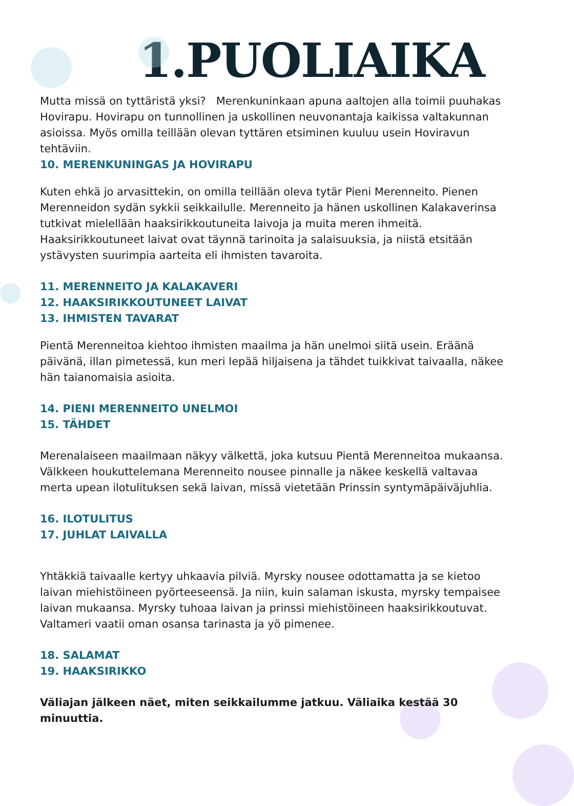1.PUOLIAIKA
Mutta missä on tyttäristä yksi? Merenkuninkaan apuna aaltojen alla toimii puuhakas Hovirapu. Hovirapu on tunnollinen ja uskollinen neuvonantaja kaikissa valtakunnan asioissa. Myös omilla teillään olevan tyttären etsiminen kuuluu usein Hoviravun tehtäviin.
10. MERENKUNINGAS JA HOVIRAPU
Kuten ehkä jo arvasittekin, on omilla teillään oleva tytär Pieni Merenneito. Pienen Merenneidon sydän sykkii seikkailulle. Merenneito ja hänen uskollinen Kalakaverinsa tutkivat mielellään haaksirikkoutuneita laivoja ja muita meren ihmeitä. Haaksirikkoutuneet laivat ovat täynnä tarinoita ja salaisuuksia, ja niistä etsitään ystävysten suurimpia aarteita eli ihmisten tavaroita.
11. MERENNEITO JA KALAKAVERI
12. HAAKSIRIKKOUTUNEET LAIVAT
13. IHMISTEN TAVARAT
Pientä Merenneitoa kiehtoo ihmisten maailma ja hän unelmoi siitä usein. Eräänä päivänä, illan pimetessä, kun meri lepää hiljaisena ja tähdet tuikkivat taivaalla, näkee hän taianomaisia asioita.
14. PIENI MERENNEITO UNELMOI
15. TÄHDET
Merenalaiseen maailmaan näkyy välkettä, joka kutsuu Pientä Merenneitoa mukaansa. Välkkeen houkuttelemana Merenneito nousee pinnalle ja näkee keskellä valtavaa merta upean ilotulituksen sekä laivan, missä vietetään Prinssin syntymäpäiväjuhlia.
16. ILOTULITUS
17. JUHLAT LAIVALLA
Yhtäkkiä taivaalle kertyy uhkaavia pilviä. Myrsky nousee odottamatta ja se kietoo laivan miehistöineen pyörteeseensä. Ja niin, kuin salaman iskusta, myrsky tempaisee laivan mukaansa. Myrsky tuhoaa laivan ja prinssi miehistöineen haaksirikkoutuvat. Valtameri vaatii oman osansa tarinasta ja yö pimenee.
18. SALAMAT
19. HAAKSIRIKKO
Väliajan jälkeen näet, miten seikkailumme jatkuu. Väliaika kestää 30 minuuttia.